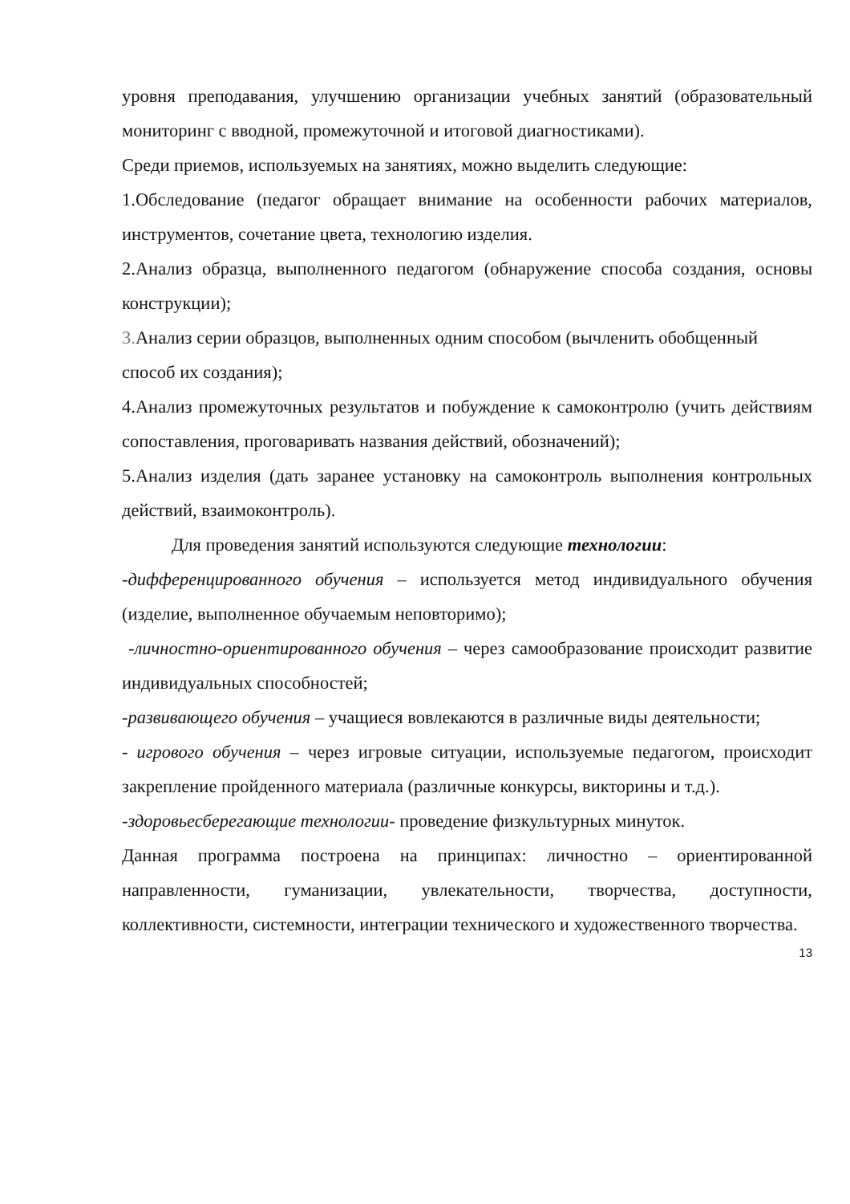уровня преподавания, улучшению организации учебных занятий (образовательный мониторинг с вводной, промежуточной и итоговой диагностиками).
Среди приемов, используемых на занятиях, можно выделить следующие:
1.Обследование (педагог обращает внимание на особенности рабочих материалов, инструментов, сочетание цвета, технологию изделия.
2.Анализ образца, выполненного педагогом (обнаружение способа создания, основы конструкции);
3. Анализ серии образцов, выполненных одним способом (вычленить обобщенный способ их создания);
4.Анализ промежуточных результатов и побуждение к самоконтролю (учить действиям сопоставления, проговаривать названия действий, обозначений);
5.Анализ изделия (дать заранее установку на самоконтроль выполнения контрольных действий, взаимоконтроль).
Для проведения занятий используются следующие технологии:
-дифференцированного обучения – используется метод индивидуального обучения (изделие, выполненное обучаемым неповторимо);
-личностно-ориентированного обучения – через самообразование происходит развитие индивидуальных способностей;
-развивающего обучения – учащиеся вовлекаются в различные виды деятельности;
- игрового обучения – через игровые ситуации, используемые педагогом, происходит закрепление пройденного материала (различные конкурсы, викторины и т.д.).
-здоровьесберегающие технологии- проведение физкультурных минуток.
Данная программа построена на принципах: личностно – ориентированной направленности, гуманизации, увлекательности, творчества, доступности, коллективности, системности, интеграции технического и художественного творчества.
13